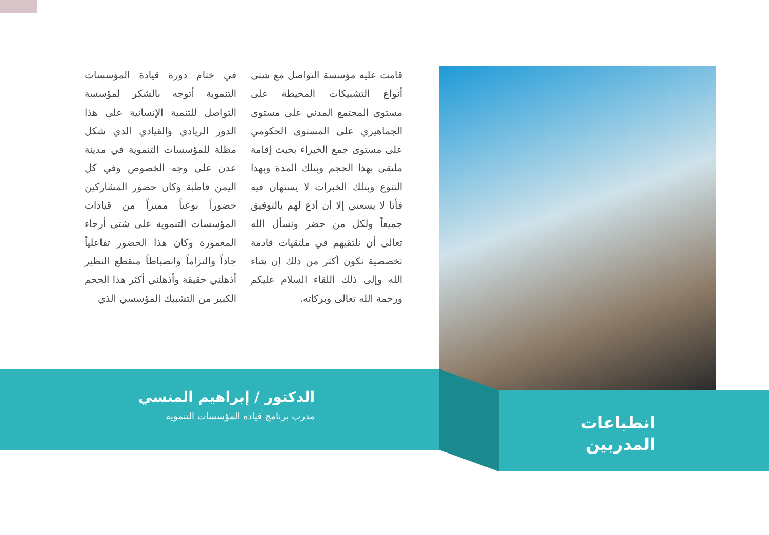في ختام دورة قيادة المؤسسات التنموية أتوجه بالشكر لمؤسسة التواصل للتنمية الإنسانية على هذا الدور الريادي والقيادي الذي شكل مظلة للمؤسسات التنموية في مدينة عدن على وجه الخصوص وفي كل اليمن قاطبة وكان حضور المشاركين حضوراً نوعياً مميزاً من قيادات المؤسسات التنموية على شتى أرجاء المعمورة وكان هذا الحضور تفاعلياً جاداً والتزاماً وانضباطاً منقطع النظير أذهلني حقيقة وأذهلني أكثر هذا الحجم الكبير من التشبيك المؤسسي الذي
قامت عليه مؤسسة التواصل مع شتى أنواع التشبيكات المحيطة على مستوى المجتمع المدني على مستوى الجماهيري على المستوى الحكومي على مستوى جمع الخبراء بحيث إقامة ملتقى بهذا الحجم وبتلك المدة وبهذا التنوع وبتلك الخبرات لا يستهان فيه فأنا لا يسعني إلا أن أدع لهم بالتوفيق جميعاً ولكل من حضر ونسأل الله تعالى أن نلتقيهم في ملتقيات قادمة تخصصية تكون أكثر من ذلك إن شاء الله وإلى ذلك اللقاء السلام عليكم ورحمة الله تعالى وبركاته.
الدكتور / إبراهيم المنسي
مدرب برنامج قيادة المؤسسات التنموية
انطباعات
المدربين